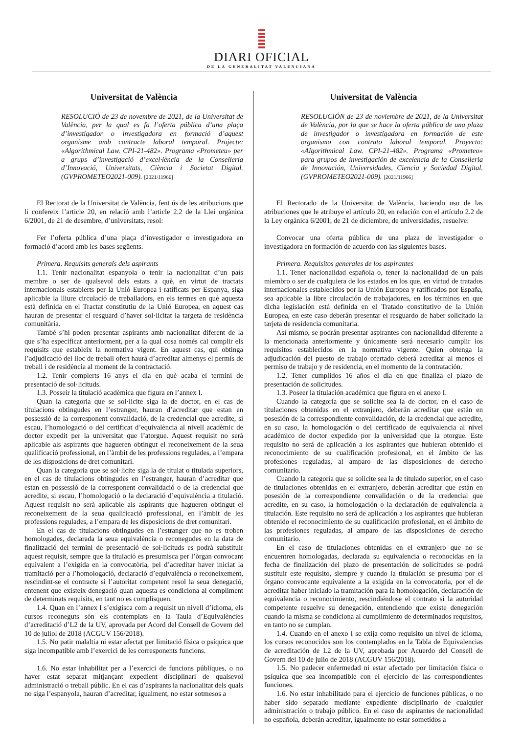DIARI OFICIAL
DE LA GENERALITAT VALENCIANA
Universitat de València
RESOLUCIÓ de 23 de novembre de 2021, de la Universitat de València, per la qual es fa l’oferta pública d’una plaça d’investigador o investigadora en formació d’aquest organisme amb contracte laboral temporal. Projecte: «Algorithmical Law. CPI-21-482». Programa «Prometeu» per a grups d’investigació d’excel·lència de la Conselleria d’Innovació, Universitats, Ciència i Societat Digital. (GVPROMETEO2021-009). [2021/11966]
El Rectorat de la Universitat de València, fent ús de les atribucions que li confereix l’article 20, en relació amb l’article 2.2 de la Llei orgànica 6/2001, de 21 de desembre, d’universitats, resol:
Fer l’oferta pública d’una plaça d’investigador o investigadora en formació d’acord amb les bases següents.
Primera. Requisits generals dels aspirants
1.1. Tenir nacionalitat espanyola o tenir la nacionalitat d’un país membre o ser de qualsevol dels estats a què, en virtut de tractats internacionals establerts per la Unió Europea i ratificats per Espanya, siga aplicable la lliure circulació de treballadors, en els termes en què aquesta està definida en el Tractat constitutiu de la Unió Europea, en aquest cas hauran de presentar el resguard d’haver sol·licitat la targeta de residència comunitària.
També s’hi poden presentar aspirants amb nacionalitat diferent de la que s’ha especificat anteriorment, per a la qual cosa només cal complir els requisits que estableix la normativa vigent. En aquest cas, qui obtinga l’adjudicació del lloc de treball ofert haurà d’acreditar almenys el permís de treball i de residència al moment de la contractació.
1.2. Tenir complerts 16 anys el dia en què acaba el termini de presentació de sol·licituds.
1.3. Posseir la titulació acadèmica que figura en l’annex I.
Quan la categoria que se sol·licite siga la de doctor, en el cas de titulacions obtingudes en l’estranger, hauran d’acreditar que estan en possessió de la corresponent convalidació, de la credencial que acredite, si escau, l’homologació o del certificat d’equivalència al nivell acadèmic de doctor expedit per la universitat que l’atorgue. Aquest requisit no serà aplicable als aspirants que hagueren obtingut el reconeixement de la seua qualificació professional, en l’àmbit de les professions regulades, a l’empara de les disposicions de dret comunitari.
Quan la categoria que se sol·licite siga la de titulat o titulada superiors, en el cas de titulacions obtingudes en l’estranger, hauran d’acreditar que estan en possessió de la corresponent convalidació o de la credencial que acredite, si escau, l’homologació o la declaració d’equivalència a titulació. Aquest requisit no serà aplicable als aspirants que hagueren obtingut el reconeixement de la seua qualificació professional, en l’àmbit de les professions regulades, a l’empara de les disposicions de dret comunitari.
En el cas de titulacions obtingudes en l’estranger que no es troben homologades, declarada la seua equivalència o reconegudes en la data de finalització del termini de presentació de sol·licituds es podrà substituir aquest requisit, sempre que la titulació es presumisca per l’òrgan convocant equivalent a l’exigida en la convocatòria, pel d’acreditar haver iniciat la tramitació per a l’homologació, declaració d’equivalència o reconeixement, rescindint-se el contracte si l’autoritat competent resol la seua denegació, entenent que existeix denegació quan aquesta es condiciona al compliment de determinats requisits, en tant no es complisquen.
1.4. Quan en l’annex I s’exigisca com a requisit un nivell d’idioma, els cursos reconeguts són els contemplats en la Taula d’Equivalències d’acreditació d’L2 de la UV, aprovada per Acord del Consell de Govern del 10 de juliol de 2018 (ACGUV 156/2018).
1.5. No patir malaltia ni estar afectat per limitació física o psíquica que siga incompatible amb l’exercici de les corresponents funcions.
1.6. No estar inhabilitat per a l’exercici de funcions públiques, o no haver estat separat mitjançant expedient disciplinari de qualsevol administració o treball públic. En el cas d’aspirants la nacionalitat dels quals no siga l’espanyola, hauran d’acreditar, igualment, no estar sotmesos a
Universitat de València
RESOLUCIÓN de 23 de noviembre de 2021, de la Universitat de València, por la que se hace la oferta pública de una plaza de investigador o investigadora en formación de este organismo con contrato laboral temporal. Proyecto: «Algorithmical Law. CPI-21-482». Programa «Prometeo» para grupos de investigación de excelencia de la Conselleria de Innovación, Universidades, Ciencia y Sociedad Digital. (GVPROMETEO2021-009). [2021/11966]
El Rectorado de la Universitat de València, haciendo uso de las atribuciones que le atribuye el artículo 20, en relación con el artículo 2.2 de la Ley orgánica 6/2001, de 21 de diciembre, de universidades, resuelve:
Convocar una oferta pública de una plaza de investigador o investigadora en formación de acuerdo con las siguientes bases.
Primera. Requisitos generales de los aspirantes
1.1. Tener nacionalidad española o, tener la nacionalidad de un país miembro o ser de cualquiera de los estados en los que, en virtud de tratados internacionales establecidos por la Unión Europea y ratificados por España, sea aplicable la libre circulación de trabajadores, en los términos en que dicha legislación está definida en el Tratado constitutivo de la Unión Europea, en este caso deberán presentar el resguardo de haber solicitado la tarjeta de residencia comunitaria.
Así mismo, se podrán presentar aspirantes con nacionalidad diferente a la mencionada anteriormente y únicamente será necesario cumplir los requisitos establecidos en la normativa vigente. Quien obtenga la adjudicación del puesto de trabajo ofertado deberá acreditar al menos el permiso de trabajo y de residencia, en el momento de la contratación.
1.2. Tener cumplidos 16 años el día en que finaliza el plazo de presentación de solicitudes.
1.3. Poseer la titulación académica que figura en el anexo I.
Cuando la categoría que se solicite sea la de doctor, en el caso de titulaciones obtenidas en el extranjero, deberán acreditar que están en posesión de la correspondiente convalidación, de la credencial que acredite, en su caso, la homologación o del certificado de equivalencia al nivel académico de doctor expedido por la universidad que la otorgue. Este requisito no será de aplicación a los aspirantes que hubieran obtenido el reconocimiento de su cualificación profesional, en el ámbito de las profesiones reguladas, al amparo de las disposiciones de derecho comunitario.
Cuando la categoría que se solicite sea la de titulado superior, en el caso de titulaciones obtenidas en el extranjero, deberán acreditar que están en posesión de la correspondiente convalidación o de la credencial que acredite, en su caso, la homologación o la declaración de equivalencia a titulación. Este requisito no será de aplicación a los aspirantes que hubieran obtenido el reconocimiento de su cualificación profesional, en el ámbito de las profesiones reguladas, al amparo de las disposiciones de derecho comunitario.
En el caso de titulaciones obtenidas en el extranjero que no se encuentren homologadas, declarada su equivalencia o reconocidas en la fecha de finalización del plazo de presentación de solicitudes se podrá sustituir este requisito, siempre y cuando la titulación se presuma por el órgano convocante equivalente a la exigida en la convocatoria, por el de acreditar haber iniciado la tramitación para la homologación, declaración de equivalencia o reconocimiento, rescindiéndose el contrato si la autoridad competente resuelve su denegación, entendiendo que existe denegación cuando la misma se condiciona al cumplimiento de determinados requisitos, en tanto no se cumplan.
1.4. Cuando en el anexo I se exija como requisito un nivel de idioma, los cursos reconocidos son los contemplados en la Tabla de Equivalencias de acreditación de L2 de la UV, aprobada por Acuerdo del Consell de Govern del 10 de julio de 2018 (ACGUV 156/2018).
1.5. No padecer enfermedad ni estar afectado por limitación física o psíquica que sea incompatible con el ejercicio de las correspondientes funciones.
1.6. No estar inhabilitado para el ejercicio de funciones públicas, o no haber sido separado mediante expediente disciplinario de cualquier administración o trabajo público. En el caso de aspirantes de nacionalidad no española, deberán acreditar, igualmente no estar sometidos a